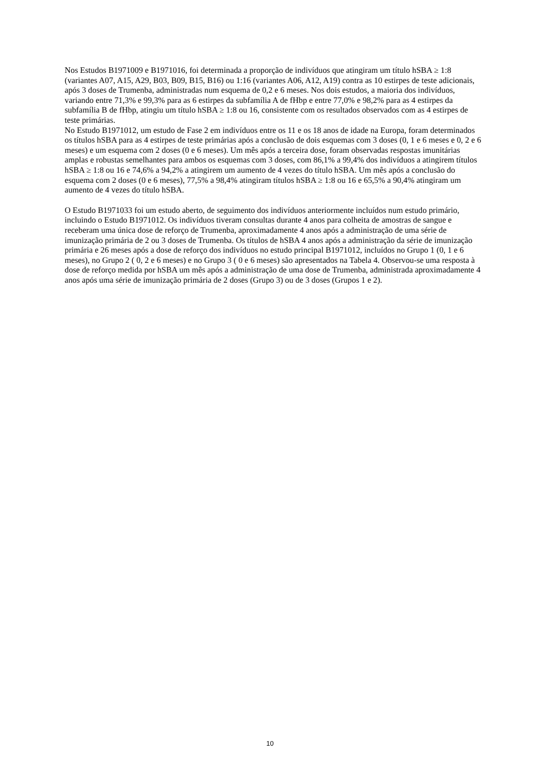Nos Estudos B1971009 e B1971016, foi determinada a proporção de indivíduos que atingiram um título hSBA ≥ 1:8 (variantes A07, A15, A29, B03, B09, B15, B16) ou 1:16 (variantes A06, A12, A19) contra as 10 estirpes de teste adicionais, após 3 doses de Trumenba, administradas num esquema de 0,2 e 6 meses. Nos dois estudos, a maioria dos indivíduos, variando entre 71,3% e 99,3% para as 6 estirpes da subfamília A de fHbp e entre 77,0% e 98,2% para as 4 estirpes da subfamília B de fHbp, atingiu um título hSBA ≥ 1:8 ou 16, consistente com os resultados observados com as 4 estirpes de teste primárias.
No Estudo B1971012, um estudo de Fase 2 em indivíduos entre os 11 e os 18 anos de idade na Europa, foram determinados os títulos hSBA para as 4 estirpes de teste primárias após a conclusão de dois esquemas com 3 doses (0, 1 e 6 meses e 0, 2 e 6 meses) e um esquema com 2 doses (0 e 6 meses). Um mês após a terceira dose, foram observadas respostas imunitárias amplas e robustas semelhantes para ambos os esquemas com 3 doses, com 86,1% a 99,4% dos indivíduos a atingirem títulos hSBA ≥ 1:8 ou 16 e 74,6% a 94,2% a atingirem um aumento de 4 vezes do título hSBA. Um mês após a conclusão do esquema com 2 doses (0 e 6 meses), 77,5% a 98,4% atingiram títulos hSBA ≥ 1:8 ou 16 e 65,5% a 90,4% atingiram um aumento de 4 vezes do título hSBA.
O Estudo B1971033 foi um estudo aberto, de seguimento dos indivíduos anteriormente incluídos num estudo primário, incluindo o Estudo B1971012. Os indivíduos tiveram consultas durante 4 anos para colheita de amostras de sangue e receberam uma única dose de reforço de Trumenba, aproximadamente 4 anos após a administração de uma série de imunização primária de 2 ou 3 doses de Trumenba. Os títulos de hSBA 4 anos após a administração da série de imunização primária e 26 meses após a dose de reforço dos indivíduos no estudo principal B1971012, incluídos no Grupo 1 (0, 1 e 6 meses), no Grupo 2 ( 0, 2 e 6 meses) e no Grupo 3 ( 0 e 6 meses) são apresentados na Tabela 4. Observou-se uma resposta à dose de reforço medida por hSBA um mês após a administração de uma dose de Trumenba, administrada aproximadamente 4 anos após uma série de imunização primária de 2 doses (Grupo 3) ou de 3 doses (Grupos 1 e 2).
10